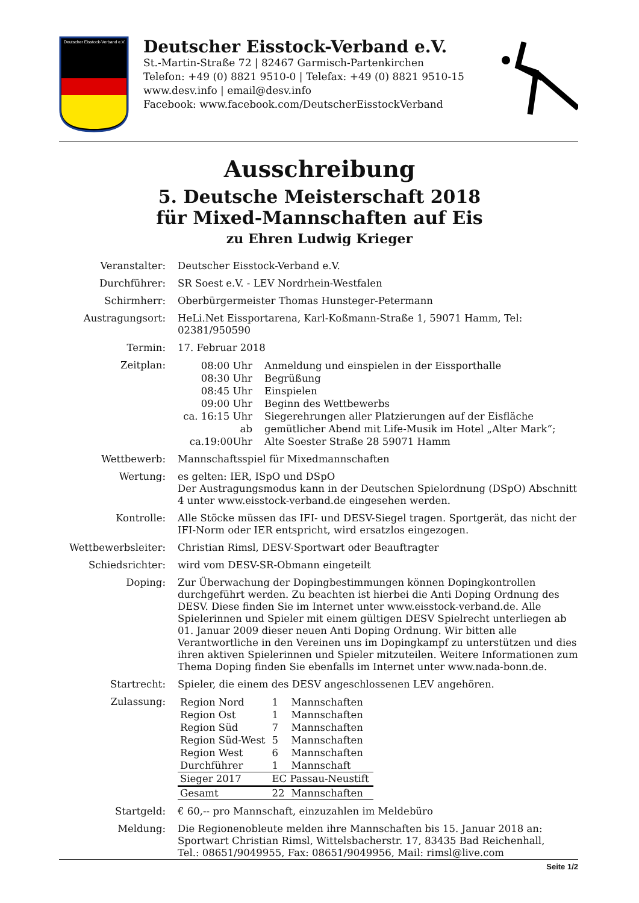Deutscher Eisstock-Verband e.V.
Deutscher Eisstock-Verband e.V.
St.-Martin-Straße 72 | 82467 Garmisch-Partenkirchen
Telefon: +49 (0) 8821 9510-0 | Telefax: +49 (0) 8821 9510-15
www.desv.info | email@desv.info
Facebook: www.facebook.com/DeutscherEisstockVerband
Ausschreibung
5. Deutsche Meisterschaft 2018
für Mixed-Mannschaften auf Eis
zu Ehren Ludwig Krieger
Veranstalter: Deutscher Eisstock-Verband e.V.
Durchführer: SR Soest e.V. - LEV Nordrhein-Westfalen
Schirmherr: Oberbürgermeister Thomas Hunsteger-Petermann
Austragungsort: HeLi.Net Eissportarena, Karl-Koßmann-Straße 1, 59071 Hamm, Tel: 02381/950590
Termin: 17. Februar 2018
Zeitplan:
| 08:00 Uhr | Anmeldung und einspielen in der Eissporthalle |
| 08:30 Uhr | Begrüßung |
| 08:45 Uhr | Einspielen |
| 09:00 Uhr | Beginn des Wettbewerbs |
| ca. 16:15 Uhr | Siegerehrungen aller Platzierungen auf der Eisfläche |
| ab ca.19:00Uhr | gemütlicher Abend mit Life-Musik im Hotel „Alter Mark“; Alte Soester Straße 28 59071 Hamm |
Wettbewerb: Mannschaftsspiel für Mixedmannschaften
Wertung: es gelten: IER, ISpO und DSpO
Der Austragungsmodus kann in der Deutschen Spielordnung (DSpO) Abschnitt 4 unter www.eisstock-verband.de eingesehen werden.
Kontrolle: Alle Stöcke müssen das IFI- und DESV-Siegel tragen. Sportgerät, das nicht der IFI-Norm oder IER entspricht, wird ersatzlos eingezogen.
Wettbewerbsleiter:
Christian Rimsl, DESV-Sportwart oder Beauftragter
Schiedsrichter: wird vom DESV-SR-Obmann eingeteilt
Doping: Zur Überwachung der Dopingbestimmungen können Dopingkontrollen durchgeführt werden. Zu beachten ist hierbei die Anti Doping Ordnung des DESV. Diese finden Sie im Internet unter www.eisstock-verband.de. Alle Spielerinnen und Spieler mit einem gültigen DESV Spielrecht unterliegen ab 01. Januar 2009 dieser neuen Anti Doping Ordnung. Wir bitten alle Verantwortliche in den Vereinen uns im Dopingkampf zu unterstützen und dies ihren aktiven Spielerinnen und Spieler mitzuteilen. Weitere Informationen zum Thema Doping finden Sie ebenfalls im Internet unter www.nada-bonn.de.
Startrecht: Spieler, die einem des DESV angeschlossenen LEV angehören.
Zulassung:
| Region Nord | 1 | Mannschaften |
| Region Ost | 1 | Mannschaften |
| Region Süd | 7 | Mannschaften |
| Region Süd-West | 5 | Mannschaften |
| Region West | 6 | Mannschaften |
| Durchführer | 1 | Mannschaft |
| Sieger 2017 | EC Passau-Neustift | |
| Gesamt | 22 | Mannschaften |
Startgeld: € 60,-- pro Mannschaft, einzuzahlen im Meldebüro
Meldung: Die Regionenobleute melden ihre Mannschaften bis 15. Januar 2018 an:
Sportwart Christian Rimsl, Wittelsbacherstr. 17, 83435 Bad Reichenhall,
Tel.: 08651/9049955, Fax: 08651/9049956, Mail: rimsl@live.com
Seite 1/2